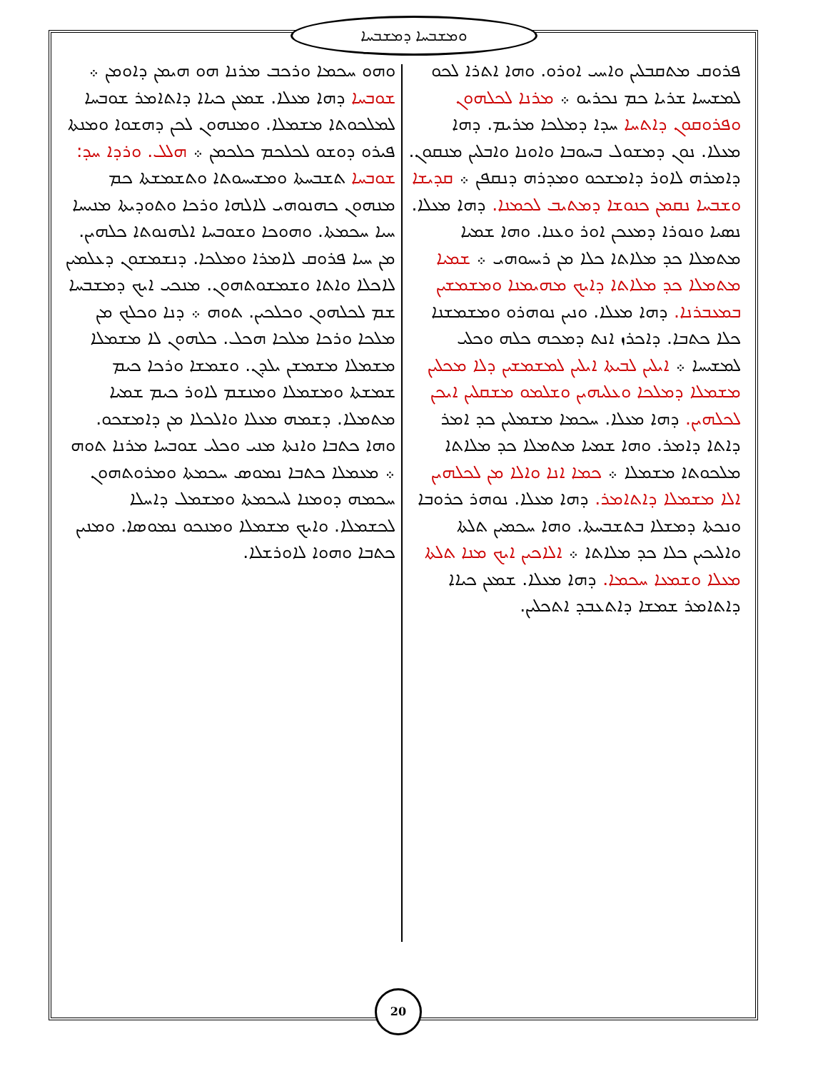ܘܡܫܒܚܐ ܕܡܫܒܚܐ
ܦܪܘܩ ܡܬܩܒܠܝܢ ܘܐܚܝ ܐܘܪܘ. ܘܗܐ ܐܬܪܐ ܠܟܘ ܠܡܫܝܚܐ ܫܪܝܐ ܟܡ ܢܟܪܝܘ ܀ ܡܪܢܐ ܠܟܠܗܘܢ ܘܦܪܘܩܘܢ ܕܐܬܚܐ ܚܕܐ ܕܡܠܟܐ ܡܪܝܡ. ܕܗܐ ܡܥܠܐ. ܢܘܢ ܕܡܫܘܠ ܒܚܘܒܐ ܘܐܘܢܐ ܘܐܒܠܝܢ ܡܢܩܘܢ. ܕܐܡܪܗ ܠܐܘܪ ܕܐܡܫܟܘ ܘܡܕܪܗ ܕܢܩܦܢ ܀ ܩܕܝܫܐ ܘܫܒܚܐ ܢܩܡܢ ܟܢܘܫܐ ܕܡܬܝܒ ܠܟܡܢܐ. ܕܗܐ ܡܥܠܐ. ܢܣܝܐ ܘܢܘܪܐ ܕܡܥܟܢ ܐܘܪ ܘܥܢܐ. ܘܗܐ ܫܡܝܐ ܡܬܡܠܐ ܟܕ ܡܠܐܬܐ ܟܠܐ ܡܢ ܪܝܚܘܗܝ ܀ ܫܡܝܐ ܡܬܡܠܐ ܟܕ ܡܠܐܬܐ ܕܐܝܟ ܡܗܝܡܢܐ ܘܡܫܡܫܝܢ ܒܡܥܒܪܢܐ. ܕܗܐ ܡܥܠܐ. ܘܢܝܢ ܢܘܗܪܘ ܘܡܫܡܫܢܐ ܟܠܐ ܟܬܒܐ. ܕܐܟܪܙ ܐܢܬ ܕܡܟܗ ܟܠܗ ܘܟܠܝ ܠܡܫܝܚܐ ܀ ܐܝܠܝܢ ܠܒܝܬܐ ܐܝܠܝܢ ܠܡܫܡܫܝܢ ܕܠܐ ܡܟܠܝܢ ܡܫܡܠܐ ܕܡܠܟܐ ܘܥܠܝܗܝܢ ܘܫܠܡܘ ܡܫܩܠܝܢ ܐܝܟܢ ܠܟܠܗܝܢ. ܕܗܐ ܡܥܠܐ. ܚܟܡܐ ܡܫܡܠܝܢ ܟܕ ܐܡܪ ܕܐܬܐ ܕܐܡܪ. ܘܗܐ ܫܡܝܐ ܡܬܡܠܐ ܟܕ ܡܠܐܬܐ ܡܠܟܘܬܐ ܡܫܡܠܐ ܀ ܟܡܐ ܐܢܐ ܘܐܠܐ ܡܢ ܠܟܠܗܝܢ ܐܠܐ ܡܫܡܠܐ ܕܐܬܐܡܪ. ܕܗܐ ܡܥܠܐ. ܢܘܗܪ ܟܪܘܒܐ ܘܢܟܬܐ ܕܡܫܠܐ ܒܬܫܒܚܬܐ. ܘܗܐ ܚܟܡܝܢ ܬܠܬܐ ܘܐܠܝܟܝܢ ܟܠܐ ܟܕ ܡܠܐܬܐ ܀ ܐܠܐܟܝܢ ܐܝܟ ܡܢܐ ܬܠܬܐ ܡܥܠܐ ܘܫܡܥܐ ܚܟܡܐ. ܕܗܐ ܡܥܠܐ. ܫܡܥܢ ܟܝܐܐ ܕܐܬܐܡܪ ܫܡܫܐ ܕܐܬܥܒܕ ܐܬܟܠܝܢ.
ܘܗܘ ܚܟܡܐ ܘܪܟܒ ܡܪܢܐ ܗܘ ܗܝܡܢ ܕܐܘܡܢ ܀ ܫܘܒܚܐ ܕܗܐ ܡܥܠܐ. ܫܡܥܢ ܟܝܐܐ ܕܐܬܐܡܪ ܫܘܒܚܐ ܠܡܠܟܘܬܐ ܡܫܡܠܐ. ܘܡܢܗܘܢ ܠܟܢ ܕܗܫܘܐ ܘܡܢܬܐ ܦܝܪܘ ܕܘܫܘ ܠܟܠܟܡ ܟܠܟܡܢ ܀ ܗܠܠ. ܘܪܕܐ ܚܕ: ܫܘܒܚܐ ܬܫܒܚܬܐ ܘܡܫܝܚܘܬܐ ܘܬܫܡܫܬܐ ܟܡ ܡܢܗܘܢ ܟܗܢܘܗܝ ܠܐܠܗܐ ܘܪܟܐ ܘܬܘܕܝܬܐ ܡܢܝܚܐ ܚܝܐ ܚܟܡܬܐ. ܘܗܘܟܐ ܘܫܘܒܚܐ ܐܠܗܢܘܬܐ ܟܠܗܝܢ. ܡܢ ܚܝܐ ܦܪܘܩ ܠܐܡܪܐ ܘܡܠܟܐ. ܕܢܫܡܫܘܢ ܕܥܠܡܝܢ ܠܐܟܠܐ ܘܐܬܐ ܘܫܡܫܘܬܗܘܢ. ܡܢܟܝ ܐܝܟ ܕܡܫܒܚܐ ܫܡ ܠܟܠܗܘܢ ܘܟܠܟܝܢ. ܬܘܗ ܀ ܕܢܐ ܘܟܠܟ ܡܢ ܡܠܟܐ ܘܪܟܐ ܡܠܟܐ ܗܟܠ. ܟܠܗܘܢ ܠܐ ܡܫܡܠܐ ܡܫܡܠܐ ܡܫܡܫܢ ܝܠܕܢ. ܘܫܡܫܐ ܘܪܟܐ ܟܝܡ ܫܡܫܬܐ ܘܡܫܡܠܐ ܘܡܢܫܡ ܠܐܘܪ ܟܝܡ ܫܡܝܐ ܡܬܡܠܐ. ܕܫܡܗ ܡܥܠܐ ܘܐܠܟܠܐ ܡܢ ܕܐܡܫܟܘ. ܘܗܐ ܟܬܒܐ ܘܐܢܬܐ ܡܢܝ ܘܟܠܝ ܫܘܒܚܐ ܡܪܢܐ ܬܘܗ ܀ ܡܥܡܠܐ ܟܬܒܐ ܢܡܘܣ ܚܟܡܬܐ ܘܡܪܘܬܗܘܢ ܚܟܡܗ ܕܘܡܢܐ ܠܚܟܡܬܐ ܘܡܫܡܠ ܕܐܚܠܐ ܠܟܫܡܠܐ. ܘܐܝܟ ܡܫܡܠܐ ܘܡܢܟܘ ܢܡܘܣܐ. ܘܡܢܝܢ ܟܬܒܐ ܘܗܘܐ ܠܐܘܪܫܠܐ.
20